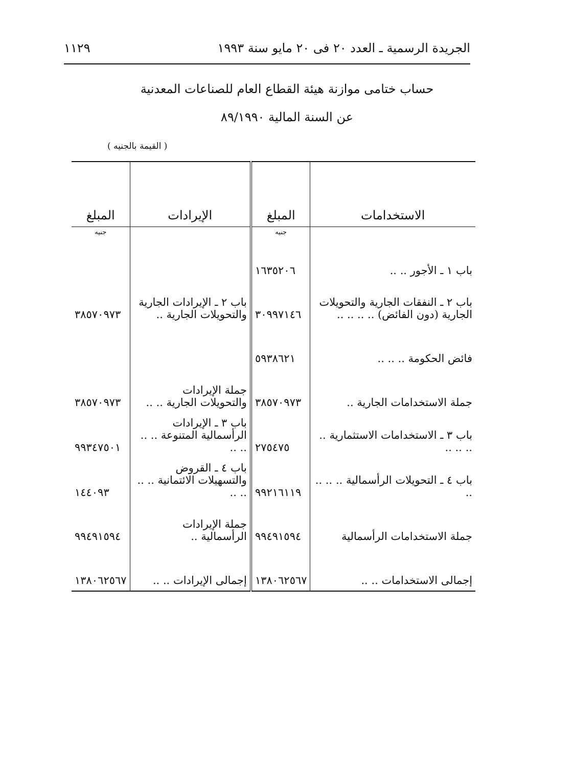الجريدة الرسمية ـ العدد ٢٠ فى ٢٠ مايو سنة ١٩٩٣ ١١٢٩
حساب ختامى موازنة هيئة القطاع العام للصناعات المعدنية
عن السنة المالية ٨٩/١٩٩٠
( القيمة بالجنيه )
| الاستخدامات | المبلغ | الإيرادات | المبلغ |
| --- | --- | --- | --- |
| | جنيه | | جنيه |
| باب ١ ـ الأجور .. .. | ١٦٣٥٢٠٦ | | |
| باب ٢ ـ النفقات الجارية والتحويلات الجارية (دون الفائض) .. .. .. .. | ٣٠٩٩٧١٤٦ | باب ٢ ـ الإيرادات الجارية والتحويلات الجارية .. | ٣٨٥٧٠٩٧٣ |
| فائض الحكومة .. .. .. | ٥٩٣٨٦٢١ | | |
| جملة الاستخدامات الجارية .. | ٣٨٥٧٠٩٧٣ | جملة الإيرادات والتحويلات الجارية .. .. | ٣٨٥٧٠٩٧٣ |
| باب ٣ ـ الاستخدامات الاستثمارية .. .. .. .. | ٢٧٥٤٧٥ | باب ٣ ـ الإيرادات الرأسمالية المتنوعة .. .. .. .. | ٩٩٣٤٧٥٠١ |
| باب ٤ ـ التحويلات الرأسمالية .. .. .. .. | ٩٩٢١٦١١٩ | باب ٤ ـ القروض والتسهيلات الائتمانية .. .. .. .. | ١٤٤٠٩٣ |
| جملة الاستخدامات الرأسمالية | ٩٩٤٩١٥٩٤ | جملة الإيرادات الرأسمالية .. | ٩٩٤٩١٥٩٤ |
| إجمالى الاستخدامات .. .. | ١٣٨٠٦٢٥٦٧ | إجمالى الإيرادات .. .. | ١٣٨٠٦٢٥٦٧ |